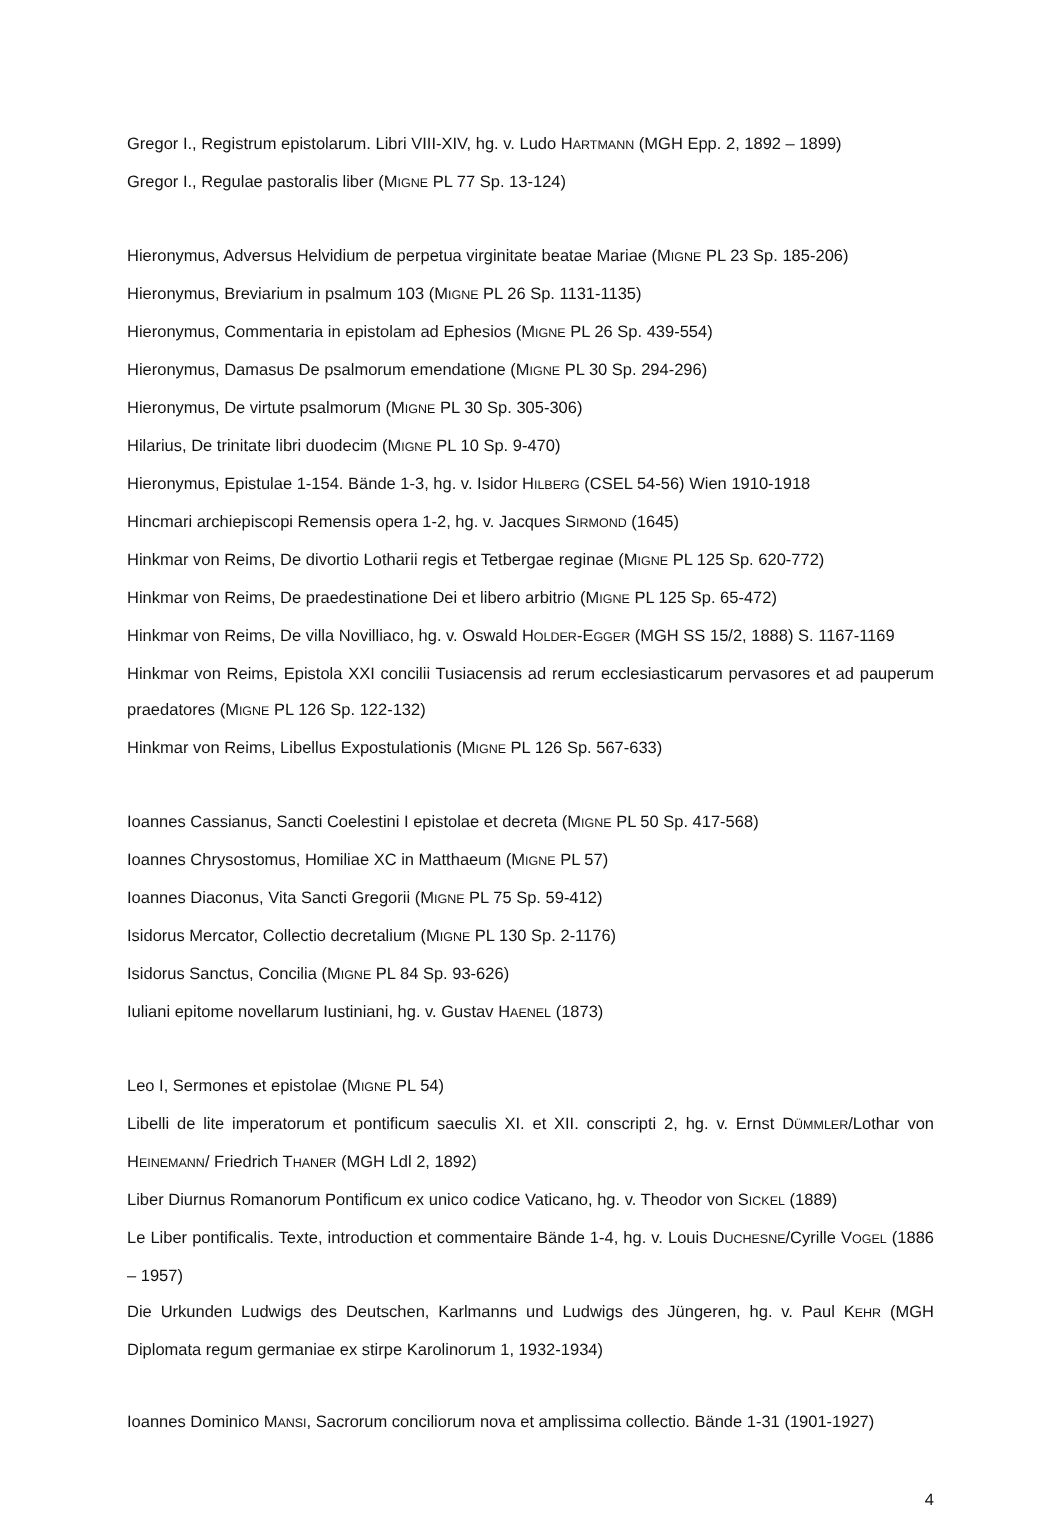Gregor I., Registrum epistolarum. Libri VIII-XIV, hg. v. Ludo HARTMANN (MGH Epp. 2, 1892 – 1899)
Gregor I., Regulae pastoralis liber (MIGNE PL 77 Sp. 13-124)
Hieronymus, Adversus Helvidium de perpetua virginitate beatae Mariae (MIGNE PL 23 Sp. 185-206)
Hieronymus, Breviarium in psalmum 103 (MIGNE PL 26 Sp. 1131-1135)
Hieronymus, Commentaria in epistolam ad Ephesios (MIGNE PL 26 Sp. 439-554)
Hieronymus, Damasus De psalmorum emendatione (MIGNE PL 30 Sp. 294-296)
Hieronymus, De virtute psalmorum (MIGNE PL 30 Sp. 305-306)
Hilarius, De trinitate libri duodecim (MIGNE PL 10 Sp. 9-470)
Hieronymus, Epistulae 1-154. Bände 1-3, hg. v. Isidor HILBERG (CSEL 54-56) Wien 1910-1918
Hincmari archiepiscopi Remensis opera 1-2, hg. v. Jacques SIRMOND (1645)
Hinkmar von Reims, De divortio Lotharii regis et Tetbergae reginae (MIGNE PL 125 Sp. 620-772)
Hinkmar von Reims, De praedestinatione Dei et libero arbitrio (MIGNE PL 125 Sp. 65-472)
Hinkmar von Reims, De villa Novilliaco, hg. v. Oswald HOLDER-EGGER (MGH SS 15/2, 1888) S. 1167-1169
Hinkmar von Reims, Epistola XXI concilii Tusiacensis ad rerum ecclesiasticarum pervasores et ad pauperum praedatores (MIGNE PL 126 Sp. 122-132)
Hinkmar von Reims, Libellus Expostulationis (MIGNE PL 126 Sp. 567-633)
Ioannes Cassianus, Sancti Coelestini I epistolae et decreta (MIGNE PL 50 Sp. 417-568)
Ioannes Chrysostomus, Homiliae XC in Matthaeum (MIGNE PL 57)
Ioannes Diaconus, Vita Sancti Gregorii (MIGNE PL 75 Sp. 59-412)
Isidorus Mercator, Collectio decretalium (MIGNE PL 130 Sp. 2-1176)
Isidorus Sanctus, Concilia (MIGNE PL 84 Sp. 93-626)
Iuliani epitome novellarum Iustiniani, hg. v. Gustav HAENEL (1873)
Leo I, Sermones et epistolae (MIGNE PL 54)
Libelli de lite imperatorum et pontificum saeculis XI. et XII. conscripti 2, hg. v. Ernst DÜMMLER/Lothar von HEINEMANN/ Friedrich THANER (MGH Ldl 2, 1892)
Liber Diurnus Romanorum Pontificum ex unico codice Vaticano, hg. v. Theodor von SICKEL (1889)
Le Liber pontificalis. Texte, introduction et commentaire Bände 1-4, hg. v. Louis DUCHESNE/Cyrille VOGEL (1886 – 1957)
Die Urkunden Ludwigs des Deutschen, Karlmanns und Ludwigs des Jüngeren, hg. v. Paul KEHR (MGH Diplomata regum germaniae ex stirpe Karolinorum 1, 1932-1934)
Ioannes Dominico MANSI, Sacrorum conciliorum nova et amplissima collectio. Bände 1-31 (1901-1927)
4